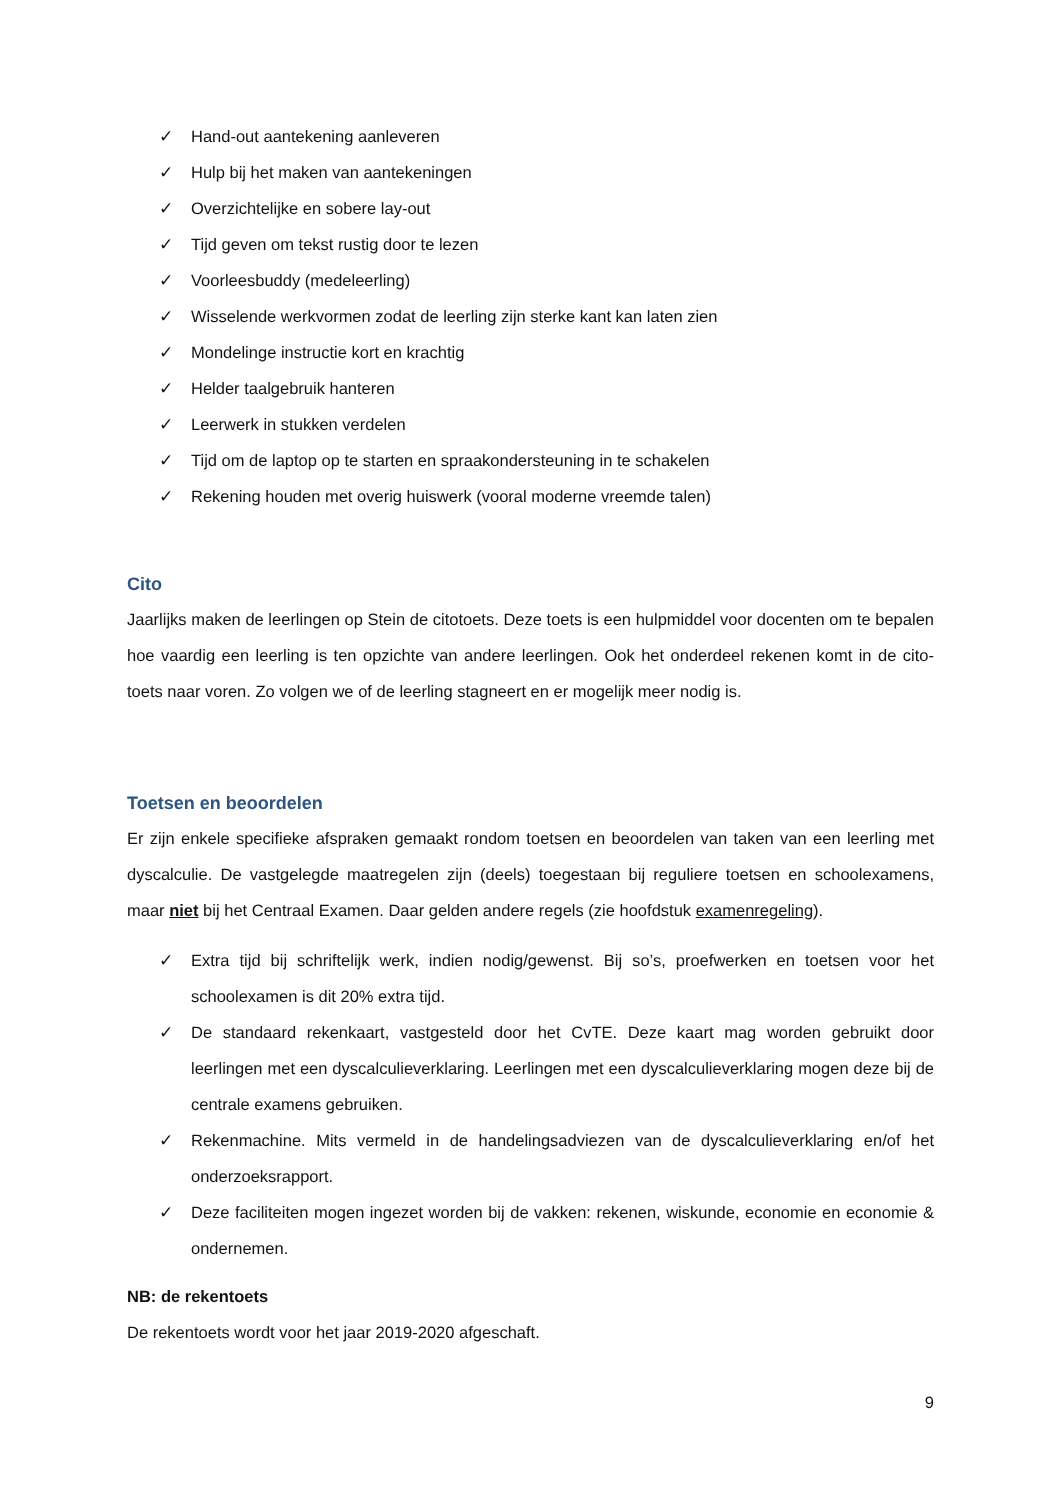✓ Hand-out aantekening aanleveren
✓ Hulp bij het maken van aantekeningen
✓ Overzichtelijke en sobere lay-out
✓ Tijd geven om tekst rustig door te lezen
✓ Voorleesbuddy (medeleerling)
✓ Wisselende werkvormen zodat de leerling zijn sterke kant kan laten zien
✓ Mondelinge instructie kort en krachtig
✓ Helder taalgebruik hanteren
✓ Leerwerk in stukken verdelen
✓ Tijd om de laptop op te starten en spraakondersteuning in te schakelen
✓ Rekening houden met overig huiswerk (vooral moderne vreemde talen)
Cito
Jaarlijks maken de leerlingen op Stein de citotoets. Deze toets is een hulpmiddel voor docenten om te bepalen hoe vaardig een leerling is ten opzichte van andere leerlingen. Ook het onderdeel rekenen komt in de cito-toets naar voren. Zo volgen we of de leerling stagneert en er mogelijk meer nodig is.
Toetsen en beoordelen
Er zijn enkele specifieke afspraken gemaakt rondom toetsen en beoordelen van taken van een leerling met dyscalculie. De vastgelegde maatregelen zijn (deels) toegestaan bij reguliere toetsen en schoolexamens, maar niet bij het Centraal Examen. Daar gelden andere regels (zie hoofdstuk examenregeling).
✓ Extra tijd bij schriftelijk werk, indien nodig/gewenst. Bij so’s, proefwerken en toetsen voor het schoolexamen is dit 20% extra tijd.
✓ De standaard rekenkaart, vastgesteld door het CvTE. Deze kaart mag worden gebruikt door leerlingen met een dyscalculieverklaring. Leerlingen met een dyscalculieverklaring mogen deze bij de centrale examens gebruiken.
✓ Rekenmachine. Mits vermeld in de handelingsadviezen van de dyscalculieverklaring en/of het onderzoeksrapport.
✓ Deze faciliteiten mogen ingezet worden bij de vakken: rekenen, wiskunde, economie en economie & ondernemen.
NB: de rekentoets
De rekentoets wordt voor het jaar 2019-2020 afgeschaft.
9